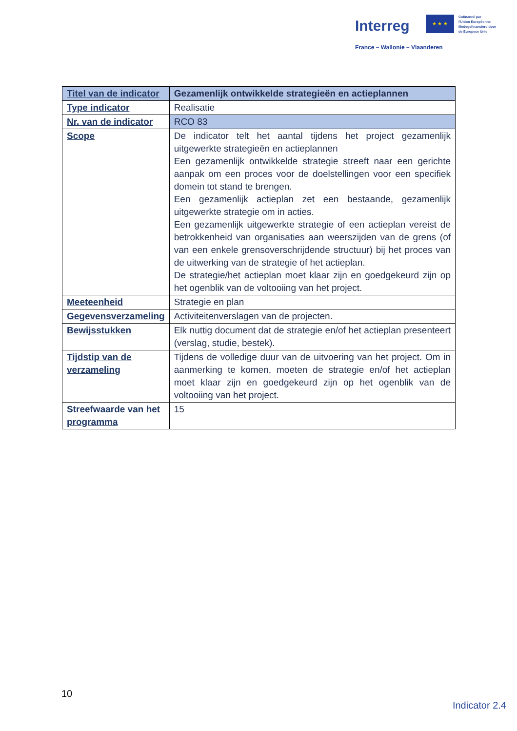Interreg
★ ★ ★
Cofinancé par
l'Union Européenne
Medegefinancierd door
de Europese Unie
France – Wallonie – Vlaanderen
| Titel van de indicator | Gezamenlijk ontwikkelde strategieën en actieplannen |
| Type indicator | Realisatie |
| Nr. van de indicator | RCO 83 |
| Scope | De indicator telt het aantal tijdens het project gezamenlijk uitgewerkte strategieën en actieplannen Een gezamenlijk ontwikkelde strategie streeft naar een gerichte aanpak om een proces voor de doelstellingen voor een specifiek domein tot stand te brengen. Een gezamenlijk actieplan zet een bestaande, gezamenlijk uitgewerkte strategie om in acties. Een gezamenlijk uitgewerkte strategie of een actieplan vereist de betrokkenheid van organisaties aan weerszijden van de grens (of van een enkele grensoverschrijdende structuur) bij het proces van de uitwerking van de strategie of het actieplan. De strategie/het actieplan moet klaar zijn en goedgekeurd zijn op het ogenblik van de voltooiing van het project. |
| Meeteenheid | Strategie en plan |
| Gegevensverzameling | Activiteitenverslagen van de projecten. |
| Bewijsstukken | Elk nuttig document dat de strategie en/of het actieplan presenteert (verslag, studie, bestek). |
| Tijdstip van de verzameling | Tijdens de volledige duur van de uitvoering van het project. Om in aanmerking te komen, moeten de strategie en/of het actieplan moet klaar zijn en goedgekeurd zijn op het ogenblik van de voltooiing van het project. |
| Streefwaarde van het programma | 15 |
10
Indicator 2.4